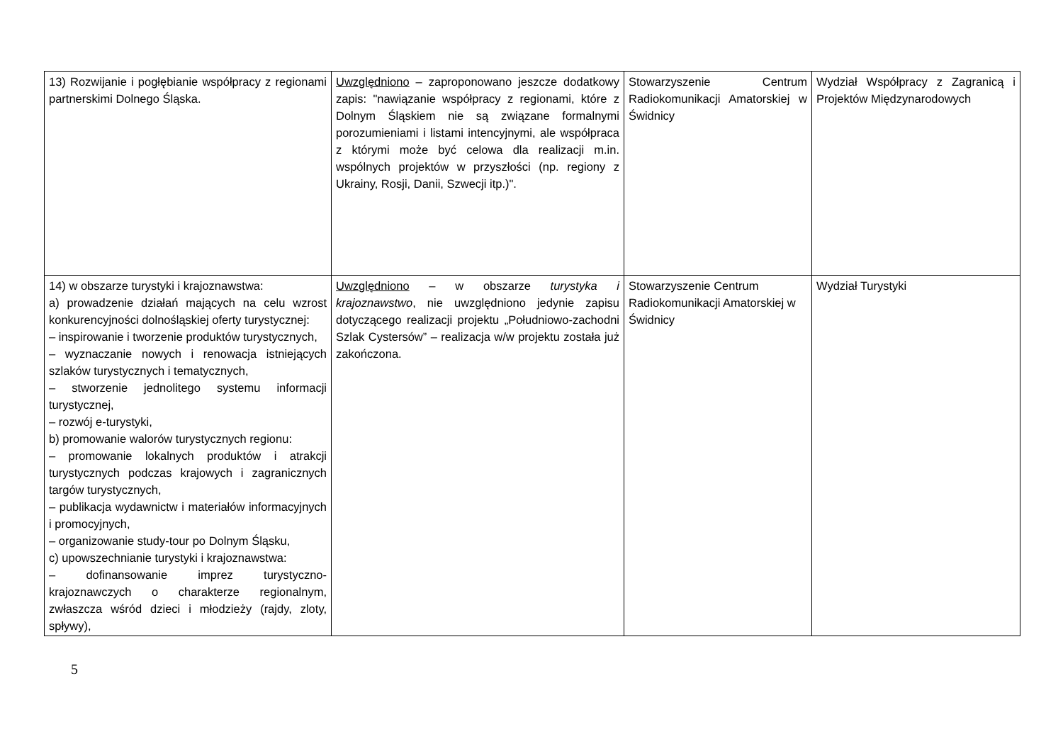| 13) Rozwijanie i pogłębianie współpracy z regionami partnerskimi Dolnego Śląska. | Uwzględniono – zaproponowano jeszcze dodatkowy zapis: "nawiązanie współpracy z regionami, które z Dolnym Śląskiem nie są związane formalnymi porozumieniami i listami intencyjnymi, ale współpraca z którymi może być celowa dla realizacji m.in. wspólnych projektów w przyszłości (np. regiony z Ukrainy, Rosji, Danii, Szwecji itp.)". | Stowarzyszenie Centrum Radiokomunikacji Amatorskiej w Świdnicy | Wydział Współpracy z Zagranicą i Projektów Międzynarodowych |
| 14) w obszarze turystyki i krajoznawstwa: a) prowadzenie działań mających na celu wzrost konkurencyjności dolnośląskiej oferty turystycznej: – inspirowanie i tworzenie produktów turystycznych, – wyznaczanie nowych i renowacja istniejących szlaków turystycznych i tematycznych, – stworzenie jednolitego systemu informacji turystycznej, – rozwój e-turystyki, b) promowanie walorów turystycznych regionu: – promowanie lokalnych produktów i atrakcji turystycznych podczas krajowych i zagranicznych targów turystycznych, – publikacja wydawnictw i materiałów informacyjnych i promocyjnych, – organizowanie study-tour po Dolnym Śląsku, c) upowszechnianie turystyki i krajoznawstwa: – dofinansowanie imprez turystyczno-krajoznawczych o charakterze regionalnym, zwłaszcza wśród dzieci i młodzieży (rajdy, zloty, spływy), | Uwzględniono – w obszarze turystyka i krajoznawstwo , nie uwzględniono jedynie zapisu dotyczącego realizacji projektu „Południowo-zachodni Szlak Cystersów” – realizacja w/w projektu została już zakończona. | Stowarzyszenie Centrum Radiokomunikacji Amatorskiej w Świdnicy | Wydział Turystyki |
5